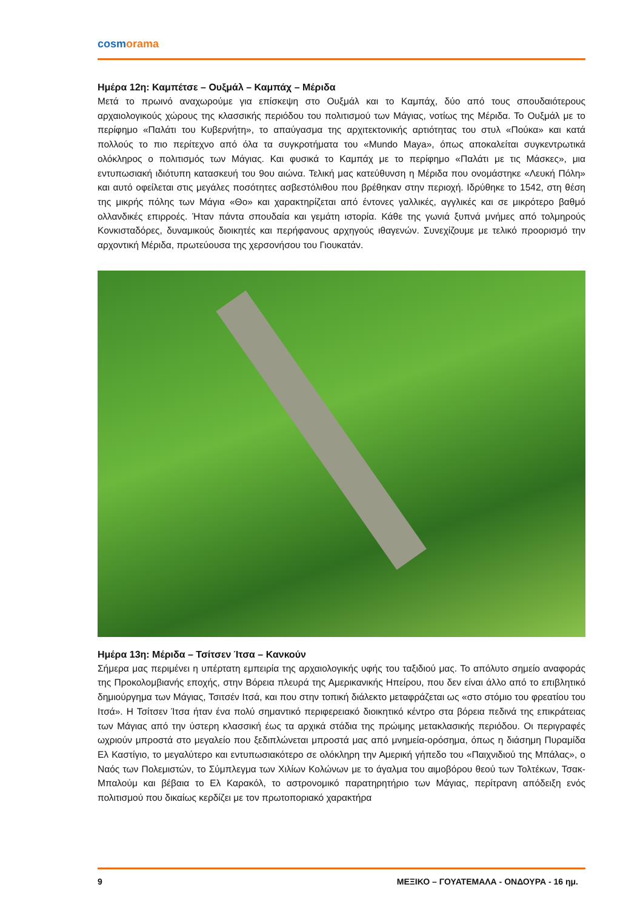cosmorama
Ημέρα 12η: Καμπέτσε – Ουξμάλ – Καμπάχ – Μέριδα
Μετά το πρωινό αναχωρούμε για επίσκεψη στο Ουξμάλ και το Καμπάχ, δύο από τους σπουδαιότερους αρχαιολογικούς χώρους της κλασσικής περιόδου του πολιτισμού των Μάγιας, νοτίως της Μέριδα. Το Ουξμάλ με το περίφημο «Παλάτι του Κυβερνήτη», το απαύγασμα της αρχιτεκτονικής αρτιότητας του στυλ «Πούκα» και κατά πολλούς το πιο περίτεχνο από όλα τα συγκροτήματα του «Mundo Maya», όπως αποκαλείται συγκεντρωτικά ολόκληρος ο πολιτισμός των Μάγιας. Και φυσικά το Καμπάχ με το περίφημο «Παλάτι με τις Μάσκες», μια εντυπωσιακή ιδιότυπη κατασκευή του 9ου αιώνα. Τελική μας κατεύθυνση η Μέριδα που ονομάστηκε «Λευκή Πόλη» και αυτό οφείλεται στις μεγάλες ποσότητες ασβεστόλιθου που βρέθηκαν στην περιοχή. Ιδρύθηκε το 1542, στη θέση της μικρής πόλης των Μάγια «Θο» και χαρακτηρίζεται από έντονες γαλλικές, αγγλικές και σε μικρότερο βαθμό ολλανδικές επιρροές. Ήταν πάντα σπουδαία και γεμάτη ιστορία. Κάθε της γωνιά ξυπνά μνήμες από τολμηρούς Κονκισταδόρες, δυναμικούς διοικητές και περήφανους αρχηγούς ιθαγενών. Συνεχίζουμε με τελικό προορισμό την αρχοντική Μέριδα, πρωτεύουσα της χερσονήσου του Γιουκατάν.
Ημέρα 13η: Μέριδα – Τσίτσεν Ίτσα – Κανκούν
Σήμερα μας περιμένει η υπέρτατη εμπειρία της αρχαιολογικής υφής του ταξιδιού μας. Το απόλυτο σημείο αναφοράς της Προκολομβιανής εποχής, στην Βόρεια πλευρά της Αμερικανικής Ηπείρου, που δεν είναι άλλο από το επιβλητικό δημιούργημα των Μάγιας, Τσιτσέν Ιτσά, και που στην τοπική διάλεκτο μεταφράζεται ως «στο στόμιο του φρεατίου του Ιτσά». Η Τσίτσεν Ίτσα ήταν ένα πολύ σημαντικό περιφερειακό διοικητικό κέντρο στα βόρεια πεδινά της επικράτειας των Μάγιας από την ύστερη κλασσική έως τα αρχικά στάδια της πρώιμης μετακλασικής περιόδου. Οι περιγραφές ωχριούν μπροστά στο μεγαλείο που ξεδιπλώνεται μπροστά μας από μνημεία-ορόσημα, όπως η διάσημη Πυραμίδα Ελ Καστίγιο, το μεγαλύτερο και εντυπωσιακότερο σε ολόκληρη την Αμερική γήπεδο του «Παιχνιδιού της Μπάλας», ο Ναός των Πολεμιστών, το Σύμπλεγμα των Χιλίων Κολώνων με το άγαλμα του αιμοβόρου θεού των Τολτέκων, Τσακ-Μπαλούμ και βέβαια το Ελ Καρακόλ, το αστρονομικό παρατηρητήριο των Μάγιας, περίτρανη απόδειξη ενός πολιτισμού που δικαίως κερδίζει με τον πρωτοποριακό χαρακτήρα
9 ΜΕΞΙΚΟ – ΓΟΥΑΤΕΜΑΛΑ - ΟΝΔΟΥΡΑ - 16 ημ.